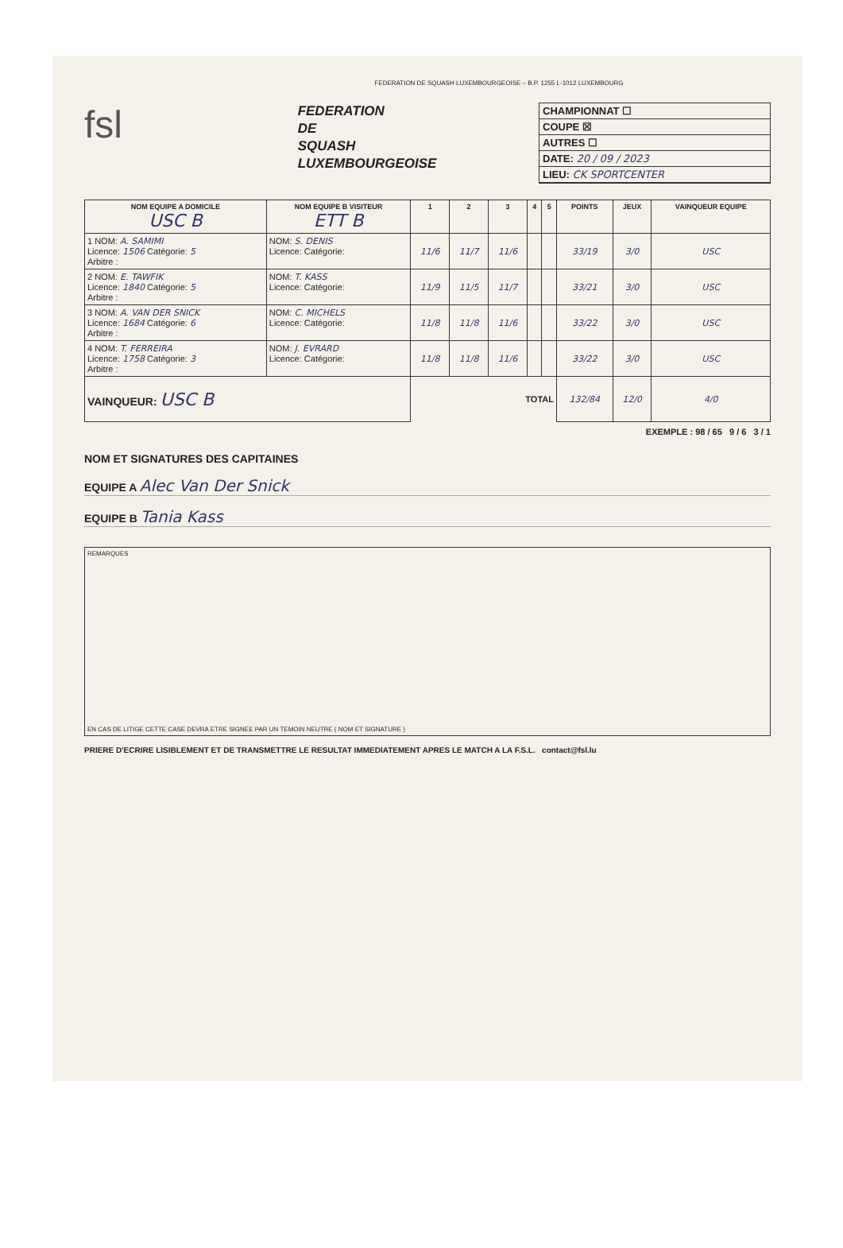FEDERATION DE SQUASH LUXEMBOURGEOISE – B.P. 1255 L-1012 LUXEMBOURG
fsl
FEDERATION
DE
SQUASH
LUXEMBOURGEOISE
CHAMPIONNAT ☐
COUPE ☒
AUTRES ☐
DATE: 20 / 09 / 2023
LIEU: CK SPORTCENTER
| NOM EQUIPE A DOMICILE USC B | NOM EQUIPE B VISITEUR ETT B | 1 | 2 | 3 | 4 | 5 | POINTS | JEUX | VAINQUEUR EQUIPE |
| --- | --- | --- | --- | --- | --- | --- | --- | --- | --- |
| 1 NOM: A. SAMIMI Licence: 1506 Catégorie: 5 Arbitre : | NOM: S. DENIS Licence: Catégorie: | 11/6 | 11/7 | 11/6 | | | 33/19 | 3/0 | USC |
| 2 NOM: E. TAWFIK Licence: 1840 Catégorie: 5 Arbitre : | NOM: T. KASS Licence: Catégorie: | 11/9 | 11/5 | 11/7 | | | 33/21 | 3/0 | USC |
| 3 NOM: A. VAN DER SNICK Licence: 1684 Catégorie: 6 Arbitre : | NOM: C. MICHELS Licence: Catégorie: | 11/8 | 11/8 | 11/6 | | | 33/22 | 3/0 | USC |
| 4 NOM: T. FERREIRA Licence: 1758 Catégorie: 3 Arbitre : | NOM: J. EVRARD Licence: Catégorie: | 11/8 | 11/8 | 11/6 | | | 33/22 | 3/0 | USC |
| VAINQUEUR: USC B | | TOTAL | | | | | 132/84 | 12/0 | 4/0 |
EXEMPLE : 98 / 65 9 / 6 3 / 1
NOM ET SIGNATURES DES CAPITAINES
EQUIPE A Alec Van Der Snick
EQUIPE B Tania Kass
REMARQUES
EN CAS DE LITIGE CETTE CASE DEVRA ETRE SIGNEE PAR UN TEMOIN NEUTRE ( NOM ET SIGNATURE )
PRIERE D'ECRIRE LISIBLEMENT ET DE TRANSMETTRE LE RESULTAT IMMEDIATEMENT APRES LE MATCH A LA F.S.L. contact@fsl.lu